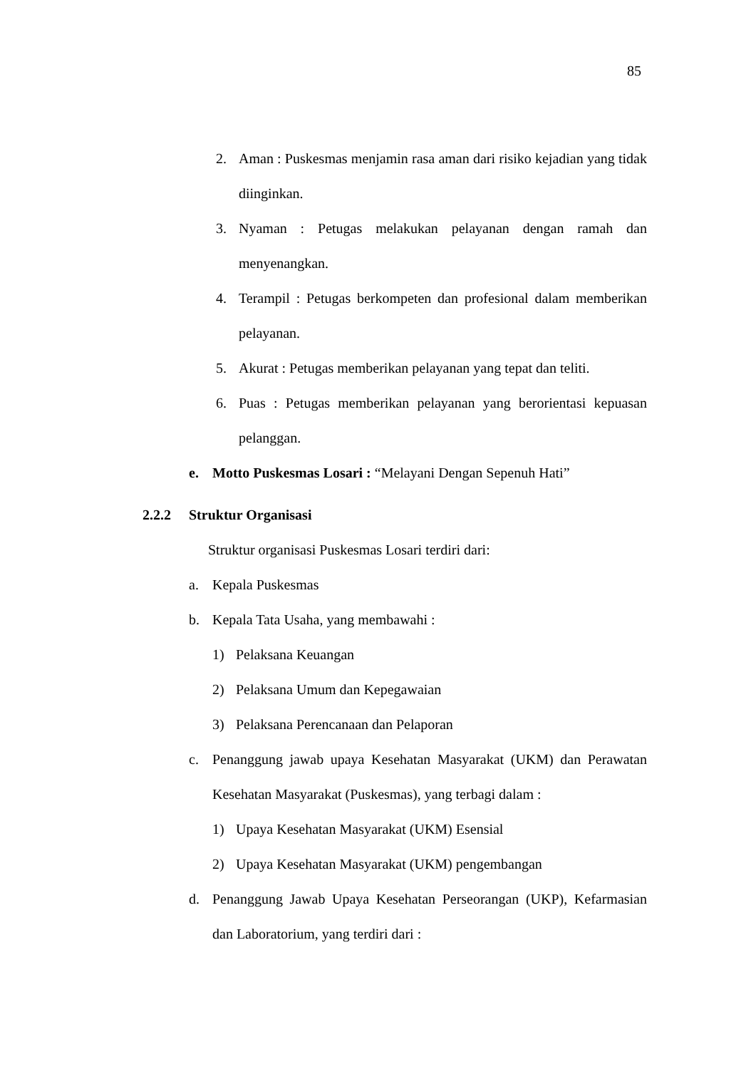85
2. Aman : Puskesmas menjamin rasa aman dari risiko kejadian yang tidak diinginkan.
3. Nyaman : Petugas melakukan pelayanan dengan ramah dan menyenangkan.
4. Terampil : Petugas berkompeten dan profesional dalam memberikan pelayanan.
5. Akurat : Petugas memberikan pelayanan yang tepat dan teliti.
6. Puas : Petugas memberikan pelayanan yang berorientasi kepuasan pelanggan.
e. Motto Puskesmas Losari : “Melayani Dengan Sepenuh Hati”
2.2.2 Struktur Organisasi
Struktur organisasi Puskesmas Losari terdiri dari:
a. Kepala Puskesmas
b. Kepala Tata Usaha, yang membawahi :
1) Pelaksana Keuangan
2) Pelaksana Umum dan Kepegawaian
3) Pelaksana Perencanaan dan Pelaporan
c. Penanggung jawab upaya Kesehatan Masyarakat (UKM) dan Perawatan Kesehatan Masyarakat (Puskesmas), yang terbagi dalam :
1) Upaya Kesehatan Masyarakat (UKM) Esensial
2) Upaya Kesehatan Masyarakat (UKM) pengembangan
d. Penanggung Jawab Upaya Kesehatan Perseorangan (UKP), Kefarmasian dan Laboratorium, yang terdiri dari :